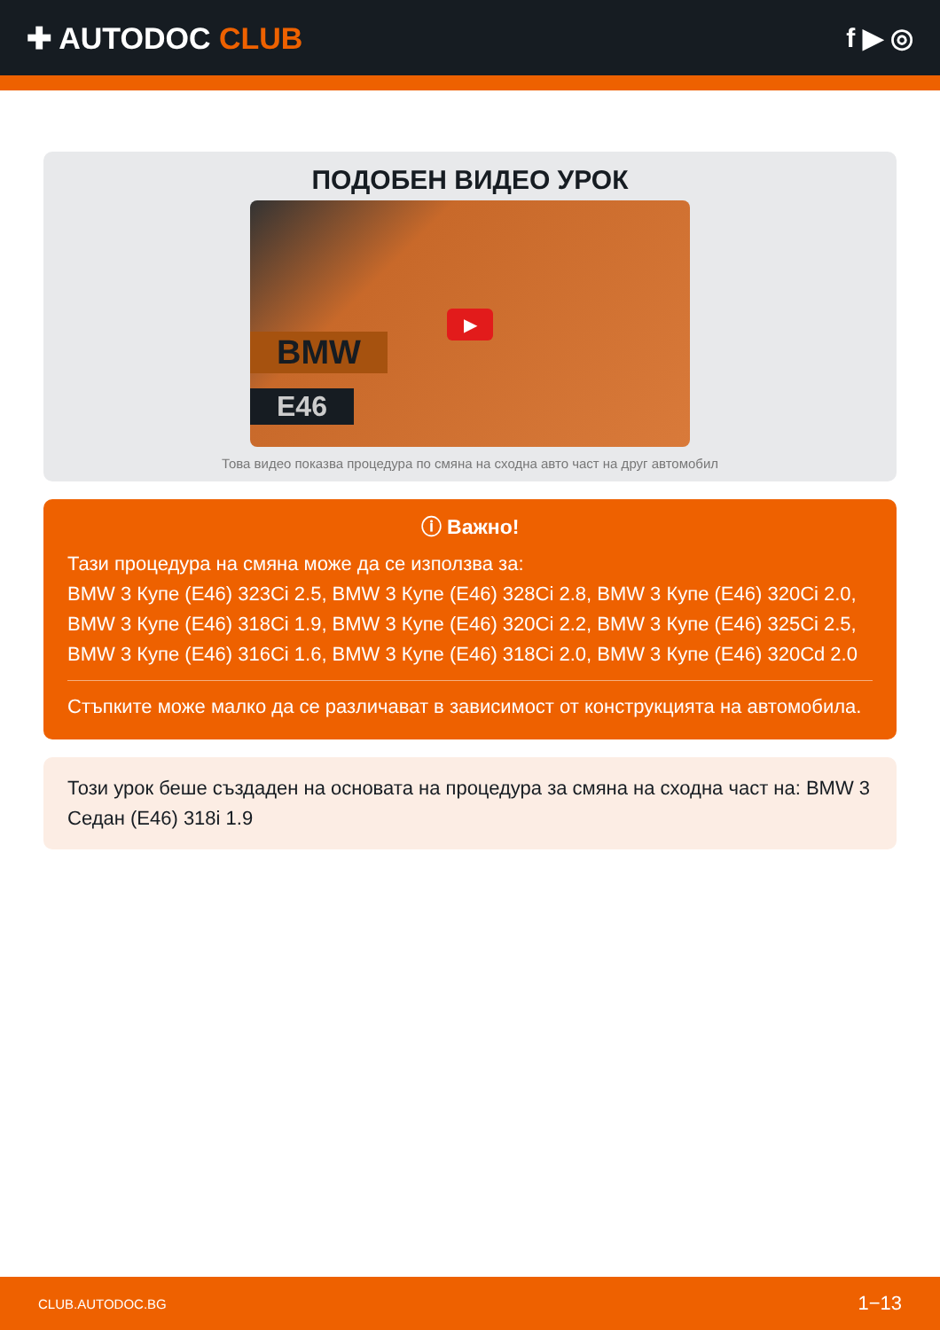✚ AUTODOC CLUB f ▶ ◎
ПОДОБЕН ВИДЕО УРОК
BMW
E46
▶
Това видео показва процедура по смяна на сходна авто част на друг автомобил
ⓘ Важно!
Тази процедура на смяна може да се използва за:
BMW 3 Купе (E46) 323Ci 2.5, BMW 3 Купе (E46) 328Ci 2.8, BMW 3 Купе (E46) 320Ci 2.0, BMW 3 Купе (E46) 318Ci 1.9, BMW 3 Купе (E46) 320Ci 2.2, BMW 3 Купе (E46) 325Ci 2.5, BMW 3 Купе (E46) 316Ci 1.6, BMW 3 Купе (E46) 318Ci 2.0, BMW 3 Купе (E46) 320Cd 2.0
Стъпките може малко да се различават в зависимост от конструкцията на автомобила.
Този урок беше създаден на основата на процедура за смяна на сходна част на: BMW 3 Седан (E46) 318i 1.9
CLUB.AUTODOC.BG 1−13